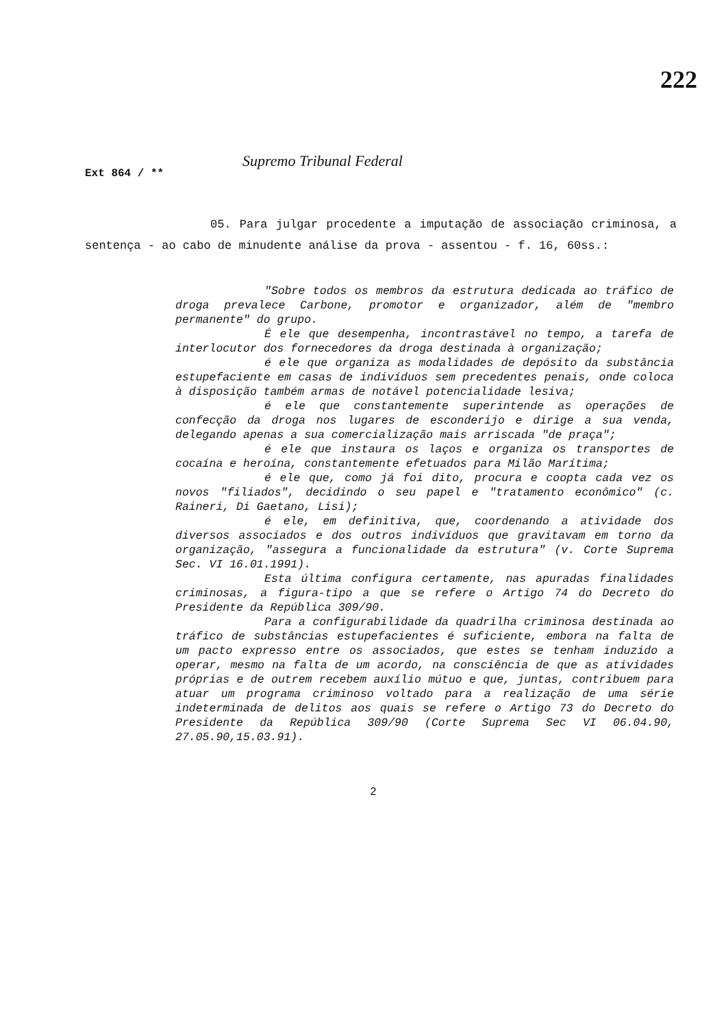222
Supremo Tribunal Federal
Ext 864 / **
05. Para julgar procedente a imputação de associação criminosa, a sentença - ao cabo de minudente análise da prova - assentou - f. 16, 60ss.:
"Sobre todos os membros da estrutura dedicada ao tráfico de droga prevalece Carbone, promotor e organizador, além de "membro permanente" do grupo.
É ele que desempenha, incontrastável no tempo, a tarefa de interlocutor dos fornecedores da droga destinada à organização;
é ele que organiza as modalidades de depósito da substância estupefaciente em casas de indivíduos sem precedentes penais, onde coloca à disposição também armas de notável potencialidade lesiva;
é ele que constantemente superintende as operações de confecção da droga nos lugares de esconderijo e dirige a sua venda, delegando apenas a sua comercialização mais arriscada "de praça";
é ele que instaura os laços e organiza os transportes de cocaína e heroína, constantemente efetuados para Milão Marítima;
é ele que, como já foi dito, procura e coopta cada vez os novos "filiados", decidindo o seu papel e "tratamento econômico" (c. Raineri, Di Gaetano, Lisi);
é ele, em definitiva, que, coordenando a atividade dos diversos associados e dos outros indivíduos que gravitavam em torno da organização, "assegura a funcionalidade da estrutura" (v. Corte Suprema Sec. VI 16.01.1991).
Esta última configura certamente, nas apuradas finalidades criminosas, a figura-tipo a que se refere o Artigo 74 do Decreto do Presidente da República 309/90.
Para a configurabilidade da quadrilha criminosa destinada ao tráfico de substâncias estupefacientes é suficiente, embora na falta de um pacto expresso entre os associados, que estes se tenham induzido a operar, mesmo na falta de um acordo, na consciência de que as atividades próprias e de outrem recebem auxílio mútuo e que, juntas, contribuem para atuar um programa criminoso voltado para a realização de uma série indeterminada de delitos aos quais se refere o Artigo 73 do Decreto do Presidente da República 309/90 (Corte Suprema Sec VI 06.04.90, 27.05.90,15.03.91).
2